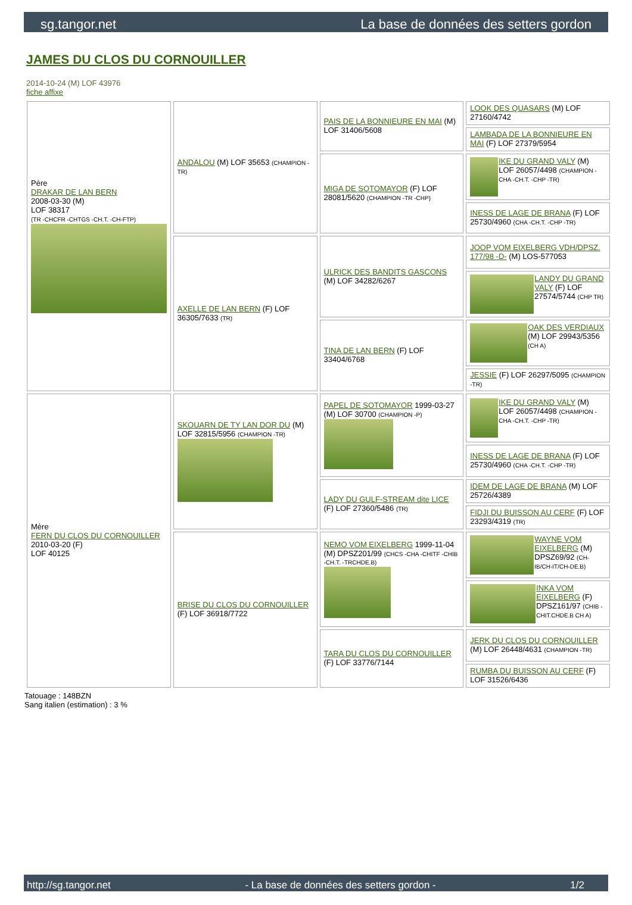sg.tangor.net La base de données des setters gordon
JAMES DU CLOS DU CORNOUILLER
2014-10-24 (M) LOF 43976
fiche affixe
| Père DRAKAR DE LAN BERN 2008-03-30 (M) LOF 38317 (TR -CHCFR -CHTGS -CH.T. -CH-FTP) | ANDALOU (M) LOF 35653 (CHAMPION -TR) | PAIS DE LA BONNIEURE EN MAI (M) LOF 31406/5608 | LOOK DES QUASARS (M) LOF 27160/4742 |
| | | | LAMBADA DE LA BONNIEURE EN MAI (F) LOF 27379/5954 |
| | | MIGA DE SOTOMAYOR (F) LOF 28081/5620 (CHAMPION -TR -CHP) | IKE DU GRAND VALY (M) LOF 26057/4498 (CHAMPION -CHA -CH.T. -CHP -TR) |
| | | | INESS DE LAGE DE BRANA (F) LOF 25730/4960 (CHA -CH.T. -CHP -TR) |
| | AXELLE DE LAN BERN (F) LOF 36305/7633 (TR) | ULRICK DES BANDITS GASCONS (M) LOF 34282/6267 | JOOP VOM EIXELBERG VDH/DPSZ. 177/98 -D- (M) LOS-577053 |
| | | | LANDY DU GRAND VALY (F) LOF 27574/5744 (CHP TR) |
| | | TINA DE LAN BERN (F) LOF 33404/6768 | OAK DES VERDIAUX (M) LOF 29943/5356 (CH A) |
| | | | JESSIE (F) LOF 26297/5095 (CHAMPION -TR) |
| Mère FERN DU CLOS DU CORNOUILLER 2010-03-20 (F) LOF 40125 | SKOUARN DE TY LAN DOR DU (M) LOF 32815/5956 (CHAMPION -TR) | PAPEL DE SOTOMAYOR 1999-03-27 (M) LOF 30700 (CHAMPION -P) | IKE DU GRAND VALY (M) LOF 26057/4498 (CHAMPION -CHA -CH.T. -CHP -TR) |
| | | | INESS DE LAGE DE BRANA (F) LOF 25730/4960 (CHA -CH.T. -CHP -TR) |
| | | LADY DU GULF-STREAM dite LICE (F) LOF 27360/5486 (TR) | IDEM DE LAGE DE BRANA (M) LOF 25726/4389 |
| | | | FIDJI DU BUISSON AU CERF (F) LOF 23293/4319 (TR) |
| | BRISE DU CLOS DU CORNOUILLER (F) LOF 36918/7722 | NEMO VOM EIXELBERG 1999-11-04 (M) DPSZ201/99 (CHCS -CHA -CHITF -CHIB -CH.T. -TRCHDE.B) | WAYNE VOM EIXELBERG (M) DPSZ69/92 (CH-IB/CH-IT/CH-DE.B) |
| | | | INKA VOM EIXELBERG (F) DPSZ161/97 (CHIB -CHIT.CHDE.B CH A) |
| | | TARA DU CLOS DU CORNOUILLER (F) LOF 33776/7144 | JERK DU CLOS DU CORNOUILLER (M) LOF 26448/4631 (CHAMPION -TR) |
| | | | RUMBA DU BUISSON AU CERF (F) LOF 31526/6436 |
Tatouage : 148BZN
Sang italien (estimation) : 3 %
http://sg.tangor.net - La base de données des setters gordon - 1/2